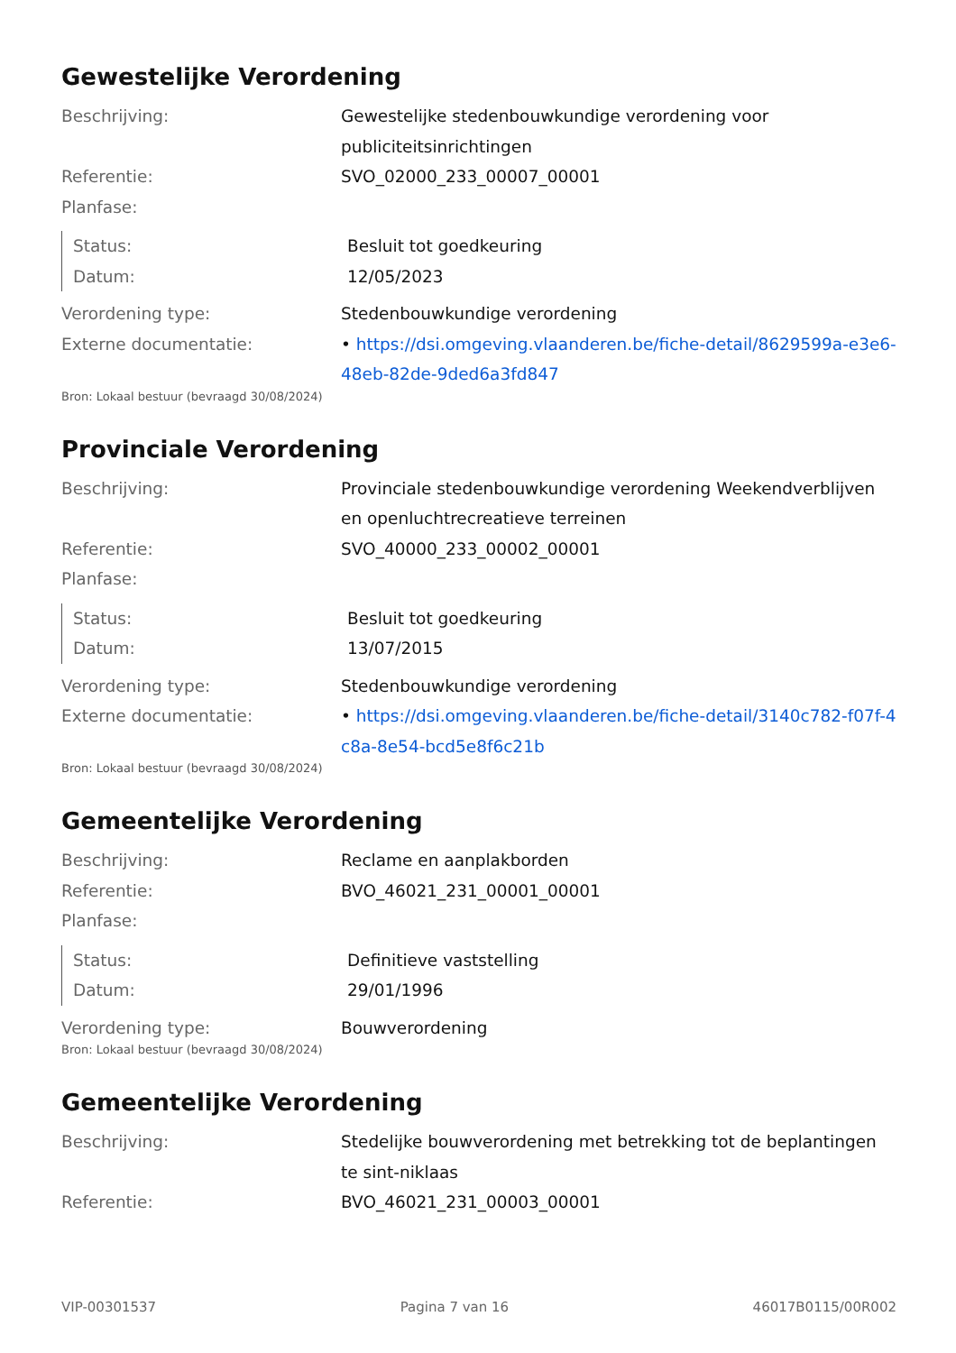Gewestelijke Verordening
Beschrijving: Gewestelijke stedenbouwkundige verordening voor publiciteitsinrichtingen
Referentie: SVO_02000_233_00007_00001
Planfase:
Status: Besluit tot goedkeuring
Datum: 12/05/2023
Verordening type: Stedenbouwkundige verordening
Externe documentatie: • https://dsi.omgeving.vlaanderen.be/fiche-detail/8629599a-e3e6-48eb-82de-9ded6a3fd847
Bron: Lokaal bestuur (bevraagd 30/08/2024)
Provinciale Verordening
Beschrijving: Provinciale stedenbouwkundige verordening Weekendverblijven en openluchtrecreatieve terreinen
Referentie: SVO_40000_233_00002_00001
Planfase:
Status: Besluit tot goedkeuring
Datum: 13/07/2015
Verordening type: Stedenbouwkundige verordening
Externe documentatie: • https://dsi.omgeving.vlaanderen.be/fiche-detail/3140c782-f07f-4c8a-8e54-bcd5e8f6c21b
Bron: Lokaal bestuur (bevraagd 30/08/2024)
Gemeentelijke Verordening
Beschrijving: Reclame en aanplakborden
Referentie: BVO_46021_231_00001_00001
Planfase:
Status: Definitieve vaststelling
Datum: 29/01/1996
Verordening type: Bouwverordening
Bron: Lokaal bestuur (bevraagd 30/08/2024)
Gemeentelijke Verordening
Beschrijving: Stedelijke bouwverordening met betrekking tot de beplantingen te sint-niklaas
Referentie: BVO_46021_231_00003_00001
VIP-00301537 Pagina 7 van 16 46017B0115/00R002